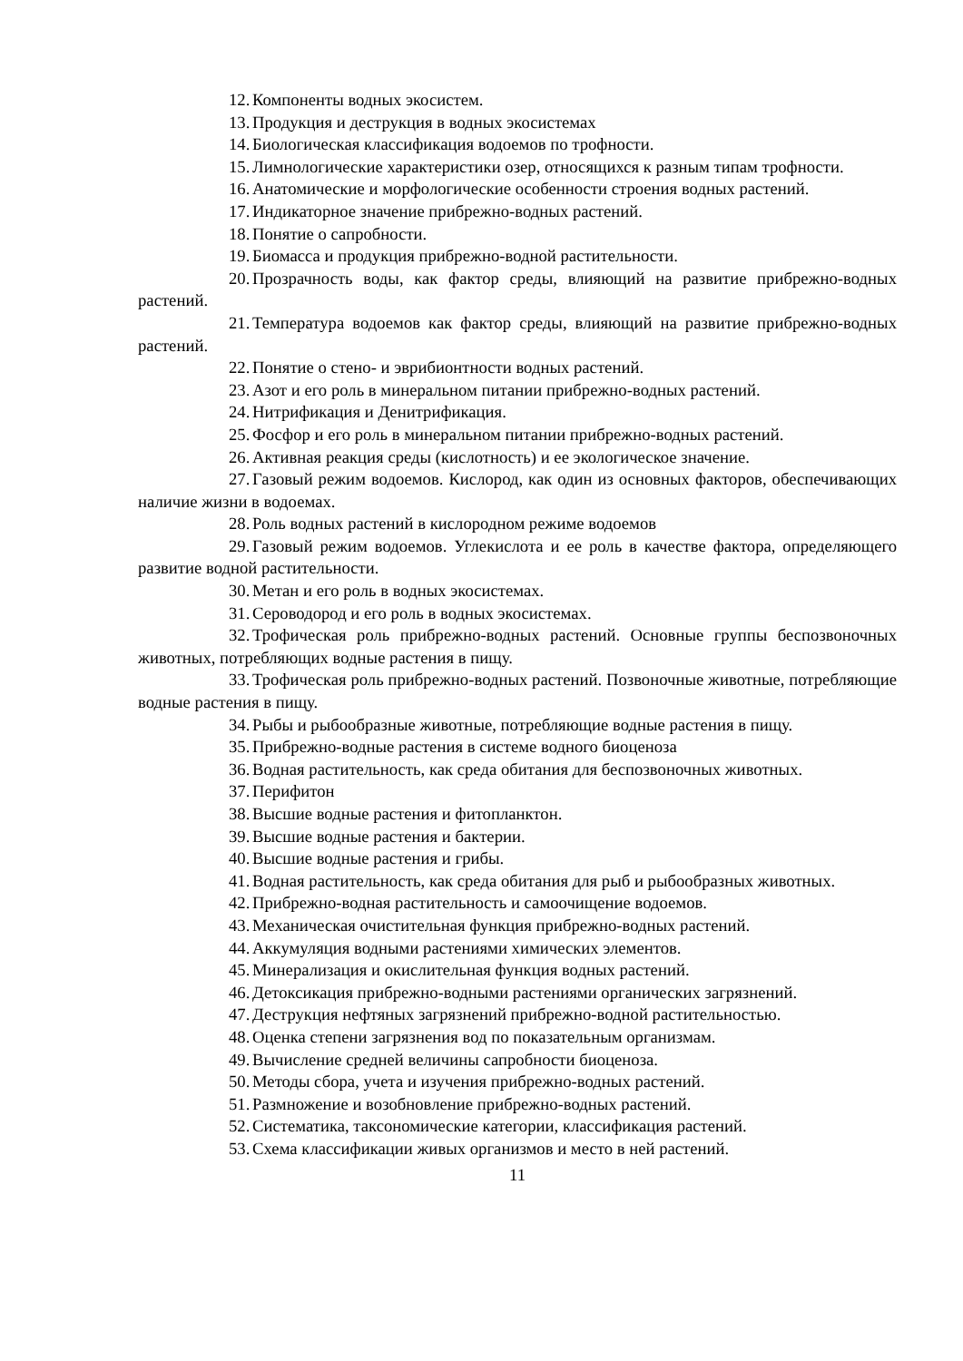12. Компоненты водных экосистем.
13. Продукция и деструкция в водных экосистемах
14. Биологическая классификация водоемов по трофности.
15. Лимнологические характеристики озер, относящихся к разным типам трофности.
16. Анатомические и морфологические особенности строения водных растений.
17. Индикаторное значение прибрежно-водных растений.
18. Понятие о сапробности.
19. Биомасса и продукция прибрежно-водной растительности.
20. Прозрачность воды, как фактор среды, влияющий на развитие прибрежно-водных растений.
21. Температура водоемов как фактор среды, влияющий на развитие прибрежно-водных растений.
22. Понятие о стено- и эврибионтности водных растений.
23. Азот и его роль в минеральном питании прибрежно-водных растений.
24. Нитрификация и Денитрификация.
25. Фосфор и его роль в минеральном питании прибрежно-водных растений.
26. Активная реакция среды (кислотность) и ее экологическое значение.
27. Газовый режим водоемов. Кислород, как один из основных факторов, обеспечивающих наличие жизни в водоемах.
28. Роль водных растений в кислородном режиме водоемов
29. Газовый режим водоемов. Углекислота и ее роль в качестве фактора, определяющего развитие водной растительности.
30. Метан и его роль в водных экосистемах.
31. Сероводород и его роль в водных экосистемах.
32. Трофическая роль прибрежно-водных растений. Основные группы беспозвоночных животных, потребляющих водные растения в пищу.
33. Трофическая роль прибрежно-водных растений. Позвоночные животные, потребляющие водные растения в пищу.
34. Рыбы и рыбообразные животные, потребляющие водные растения в пищу.
35. Прибрежно-водные растения в системе водного биоценоза
36. Водная растительность, как среда обитания для беспозвоночных животных.
37. Перифитон
38. Высшие водные растения и фитопланктон.
39. Высшие водные растения и бактерии.
40. Высшие водные растения и грибы.
41. Водная растительность, как среда обитания для рыб и рыбообразных животных.
42. Прибрежно-водная растительность и самоочищение водоемов.
43. Механическая очистительная функция прибрежно-водных растений.
44. Аккумуляция водными растениями химических элементов.
45. Минерализация и окислительная функция водных растений.
46. Детоксикация прибрежно-водными растениями органических загрязнений.
47. Деструкция нефтяных загрязнений прибрежно-водной растительностью.
48. Оценка степени загрязнения вод по показательным организмам.
49. Вычисление средней величины сапробности биоценоза.
50. Методы сбора, учета и изучения прибрежно-водных растений.
51. Размножение и возобновление прибрежно-водных растений.
52. Систематика, таксономические категории, классификация растений.
53. Схема классификации живых организмов и место в ней растений.
11